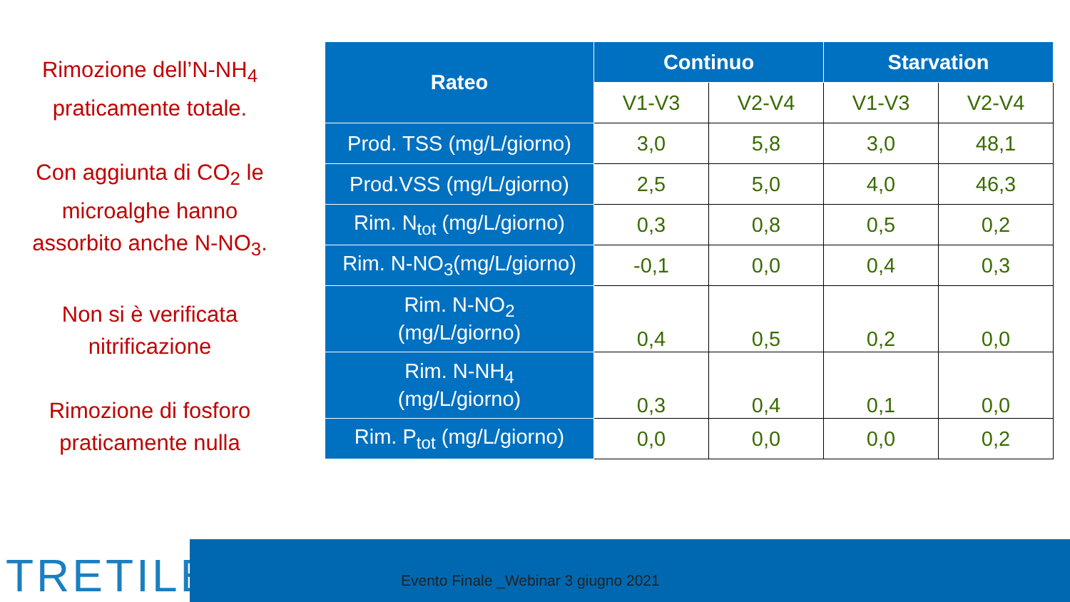Rimozione dell’N-NH<sub>4</sub> praticamente totale.
Con aggiunta di CO<sub>2</sub> le microalghe hanno assorbito anche N-NO<sub>3</sub>.
Non si è verificata nitrificazione
Rimozione di fosforo praticamente nulla
| Rateo | Continuo | | Starvation | |
| --- | --- | --- | --- | --- |
| | V1-V3 | V2-V4 | V1-V3 | V2-V4 |
| Prod. TSS (mg/L/giorno) | 3,0 | 5,8 | 3,0 | 48,1 |
| Prod.VSS (mg/L/giorno) | 2,5 | 5,0 | 4,0 | 46,3 |
| Rim. N<sub>tot</sub> (mg/L/giorno) | 0,3 | 0,8 | 0,5 | 0,2 |
| Rim. N-NO<sub>3</sub>(mg/L/giorno) | -0,1 | 0,0 | 0,4 | 0,3 |
| Rim. N-NO<sub>2</sub> (mg/L/giorno) | 0,4 | 0,5 | 0,2 | 0,0 |
| Rim. N-NH<sub>4</sub> (mg/L/giorno) | 0,3 | 0,4 | 0,1 | 0,0 |
| Rim. P<sub>tot</sub> (mg/L/giorno) | 0,0 | 0,0 | 0,0 | 0,2 |
TRETILE
Evento Finale _Webinar 3 giugno 2021